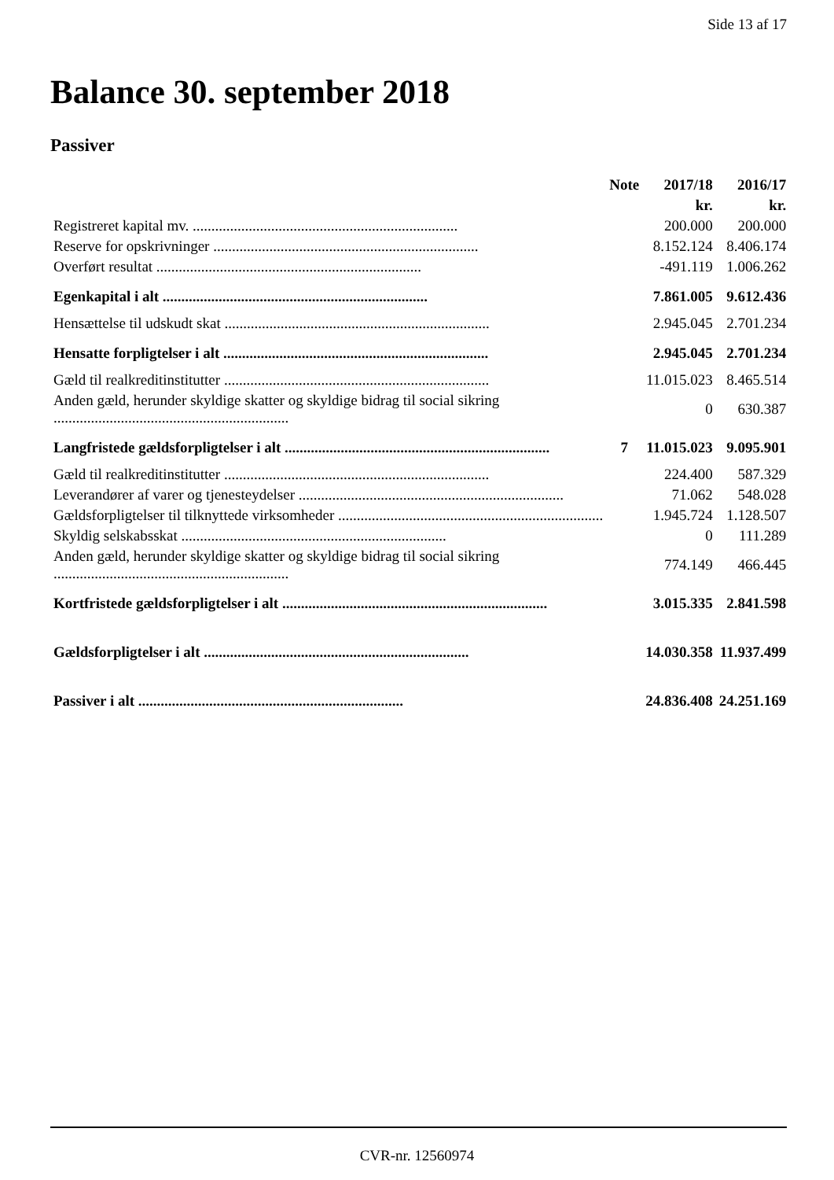Side 13 af 17
Balance 30. september 2018
Passiver
| | Note | 2017/18 | 2016/17 |
| --- | --- | --- | --- |
| | | kr. | kr. |
| Registreret kapital mv. ....................................................................... | | 200.000 | 200.000 |
| Reserve for opskrivninger ....................................................................... | | 8.152.124 | 8.406.174 |
| Overført resultat ....................................................................... | | -491.119 | 1.006.262 |
| Egenkapital i alt ....................................................................... | | 7.861.005 | 9.612.436 |
| Hensættelse til udskudt skat ....................................................................... | | 2.945.045 | 2.701.234 |
| Hensatte forpligtelser i alt ....................................................................... | | 2.945.045 | 2.701.234 |
| Gæld til realkreditinstitutter ....................................................................... | | 11.015.023 | 8.465.514 |
| Anden gæld, herunder skyldige skatter og skyldige bidrag til social sikring ............................................................... | | 0 | 630.387 |
| Langfristede gældsforpligtelser i alt ....................................................................... | 7 | 11.015.023 | 9.095.901 |
| Gæld til realkreditinstitutter ....................................................................... | | 224.400 | 587.329 |
| Leverandører af varer og tjenesteydelser ....................................................................... | | 71.062 | 548.028 |
| Gældsforpligtelser til tilknyttede virksomheder ....................................................................... | | 1.945.724 | 1.128.507 |
| Skyldig selskabsskat ....................................................................... | | 0 | 111.289 |
| Anden gæld, herunder skyldige skatter og skyldige bidrag til social sikring ............................................................... | | 774.149 | 466.445 |
| Kortfristede gældsforpligtelser i alt ....................................................................... | | 3.015.335 | 2.841.598 |
| Gældsforpligtelser i alt ....................................................................... | | 14.030.358 | 11.937.499 |
| Passiver i alt ....................................................................... | | 24.836.408 | 24.251.169 |
CVR-nr. 12560974